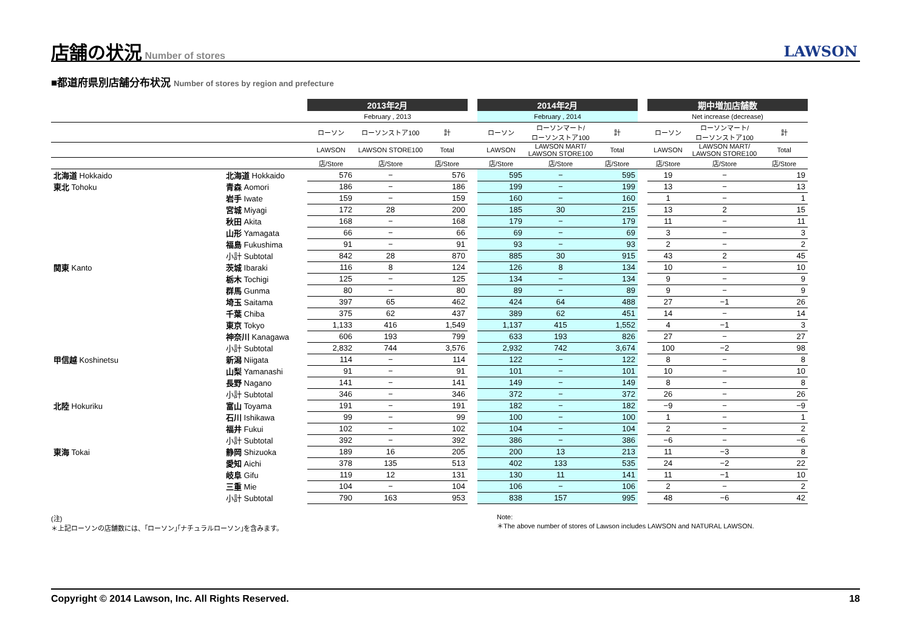店舗の状況
Number of stores
LAWSON
■都道府県別店舗分布状況 Number of stores by region and prefecture
| | | 2013年2月 | | | | 2014年2月 | | | | 期中増加店舗数 | | |
| --- | --- | --- | --- | --- | --- | --- | --- | --- | --- | --- | --- | --- |
| | | February , 2013 | | | | February , 2014 | | | | Net increase (decrease) | | |
| | | ローソン | ローソンストア100 | 計 | | ローソン | ローソンマート/ ローソンストア100 | 計 | | ローソン | ローソンマート/ ローソンストア100 | 計 |
| | | LAWSON | LAWSON STORE100 | Total | | LAWSON | LAWSON MART/ LAWSON STORE100 | Total | | LAWSON | LAWSON MART/ LAWSON STORE100 | Total |
| | | 店/Store | 店/Store | 店/Store | | 店/Store | 店/Store | 店/Store | | 店/Store | 店/Store | 店/Store |
| 北海道 Hokkaido | 北海道 Hokkaido | 576 | − | 576 | | 595 | − | 595 | | 19 | − | 19 |
| 東北 Tohoku | 青森 Aomori | 186 | − | 186 | | 199 | − | 199 | | 13 | − | 13 |
| | 岩手 Iwate | 159 | − | 159 | | 160 | − | 160 | | 1 | − | 1 |
| | 宮城 Miyagi | 172 | 28 | 200 | | 185 | 30 | 215 | | 13 | 2 | 15 |
| | 秋田 Akita | 168 | − | 168 | | 179 | − | 179 | | 11 | − | 11 |
| | 山形 Yamagata | 66 | − | 66 | | 69 | − | 69 | | 3 | − | 3 |
| | 福島 Fukushima | 91 | − | 91 | | 93 | − | 93 | | 2 | − | 2 |
| | 小計 Subtotal | 842 | 28 | 870 | | 885 | 30 | 915 | | 43 | 2 | 45 |
| 関東 Kanto | 茨城 Ibaraki | 116 | 8 | 124 | | 126 | 8 | 134 | | 10 | − | 10 |
| | 栃木 Tochigi | 125 | − | 125 | | 134 | − | 134 | | 9 | − | 9 |
| | 群馬 Gunma | 80 | − | 80 | | 89 | − | 89 | | 9 | − | 9 |
| | 埼玉 Saitama | 397 | 65 | 462 | | 424 | 64 | 488 | | 27 | −1 | 26 |
| | 千葉 Chiba | 375 | 62 | 437 | | 389 | 62 | 451 | | 14 | − | 14 |
| | 東京 Tokyo | 1,133 | 416 | 1,549 | | 1,137 | 415 | 1,552 | | 4 | −1 | 3 |
| | 神奈川 Kanagawa | 606 | 193 | 799 | | 633 | 193 | 826 | | 27 | − | 27 |
| | 小計 Subtotal | 2,832 | 744 | 3,576 | | 2,932 | 742 | 3,674 | | 100 | −2 | 98 |
| 甲信越 Koshinetsu | 新潟 Niigata | 114 | − | 114 | | 122 | − | 122 | | 8 | − | 8 |
| | 山梨 Yamanashi | 91 | − | 91 | | 101 | − | 101 | | 10 | − | 10 |
| | 長野 Nagano | 141 | − | 141 | | 149 | − | 149 | | 8 | − | 8 |
| | 小計 Subtotal | 346 | − | 346 | | 372 | − | 372 | | 26 | − | 26 |
| 北陸 Hokuriku | 富山 Toyama | 191 | − | 191 | | 182 | − | 182 | | −9 | − | −9 |
| | 石川 Ishikawa | 99 | − | 99 | | 100 | − | 100 | | 1 | − | 1 |
| | 福井 Fukui | 102 | − | 102 | | 104 | − | 104 | | 2 | − | 2 |
| | 小計 Subtotal | 392 | − | 392 | | 386 | − | 386 | | −6 | − | −6 |
| 東海 Tokai | 静岡 Shizuoka | 189 | 16 | 205 | | 200 | 13 | 213 | | 11 | −3 | 8 |
| | 愛知 Aichi | 378 | 135 | 513 | | 402 | 133 | 535 | | 24 | −2 | 22 |
| | 岐阜 Gifu | 119 | 12 | 131 | | 130 | 11 | 141 | | 11 | −1 | 10 |
| | 三重 Mie | 104 | − | 104 | | 106 | − | 106 | | 2 | − | 2 |
| | 小計 Subtotal | 790 | 163 | 953 | | 838 | 157 | 995 | | 48 | −6 | 42 |
(注)
＊上記ローソンの店舗数には、｢ローソン｣｢ナチュラルローソン｣を含みます。
Note:
＊The above number of stores of Lawson includes LAWSON and NATURAL LAWSON.
Copyright © 2014 Lawson, Inc. All Rights Reserved. 18